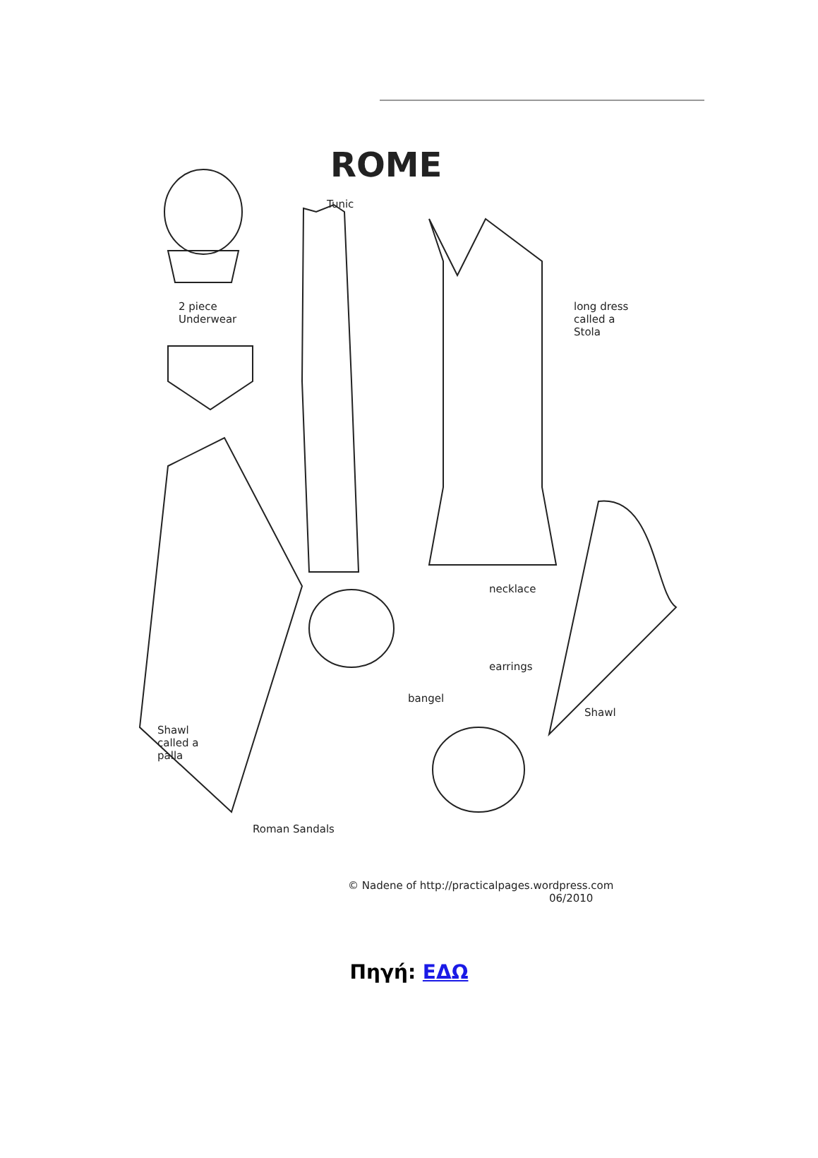ROME
Tunic
2 piece
Underwear
long dress
called a
Stola
necklace
earrings
bangel
Shawl
Shawl
called a
palla
Roman Sandals
© Nadene of http://practicalpages.wordpress.com
06/2010
Πηγή: ΕΔΩ